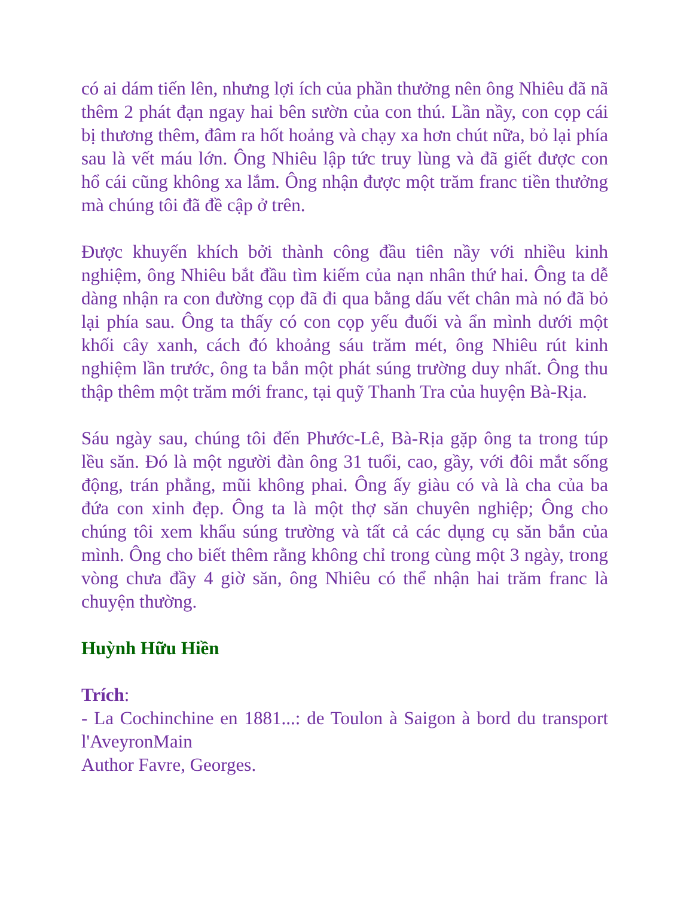có ai dám tiến lên, nhưng lợi ích của phần thưởng nên ông Nhiêu đã nã thêm 2 phát đạn ngay hai bên sườn của con thú. Lần nầy, con cọp cái bị thương thêm, đâm ra hốt hoảng và chạy xa hơn chút nữa, bỏ lại phía sau là vết máu lớn. Ông Nhiêu lập tức truy lùng và đã giết được con hổ cái cũng không xa lắm. Ông nhận được một trăm franc tiền thưởng mà chúng tôi đã đề cập ở trên.
Được khuyến khích bởi thành công đầu tiên nầy với nhiều kinh nghiệm, ông Nhiêu bắt đầu tìm kiếm của nạn nhân thứ hai. Ông ta dễ dàng nhận ra con đường cọp đã đi qua bằng dấu vết chân mà nó đã bỏ lại phía sau. Ông ta thấy có con cọp yếu đuối và ẩn mình dưới một khối cây xanh, cách đó khoảng sáu trăm mét, ông Nhiêu rút kinh nghiệm lần trước, ông ta bắn một phát súng trường duy nhất. Ông thu thập thêm một trăm mới franc, tại quỹ Thanh Tra của huyện Bà-Rịa.
Sáu ngày sau, chúng tôi đến Phước-Lê, Bà-Rịa gặp ông ta trong túp lều săn. Đó là một người đàn ông 31 tuổi, cao, gầy, với đôi mắt sống động, trán phẳng, mũi không phai. Ông ấy giàu có và là cha của ba đứa con xinh đẹp. Ông ta là một thợ săn chuyên nghiệp; Ông cho chúng tôi xem khẩu súng trường và tất cả các dụng cụ săn bắn của mình. Ông cho biết thêm rằng không chỉ trong cùng một 3 ngày, trong vòng chưa đầy 4 giờ săn, ông Nhiêu có thể nhận hai trăm franc là chuyện thường.
Huỳnh Hữu Hiền
Trích:
- La Cochinchine en 1881...: de Toulon à Saigon à bord du transport l'AveyronMain
Author Favre, Georges.